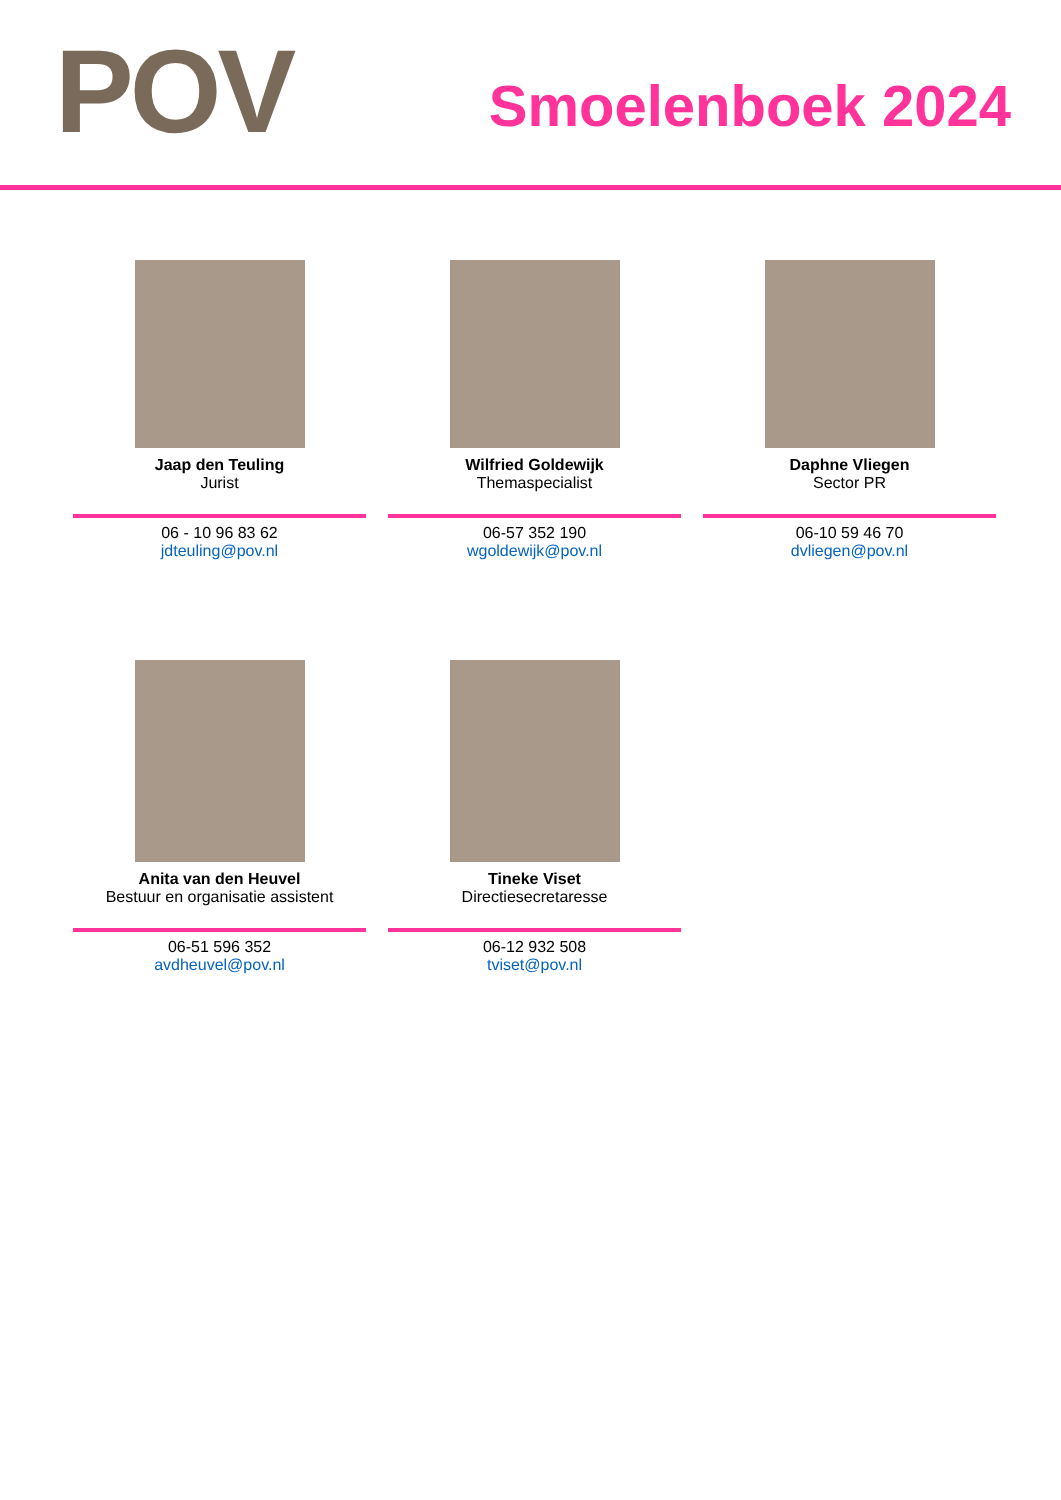POV Smoelenboek 2024
Jaap den Teuling
Jurist
06 - 10 96 83 62
jdteuling@pov.nl
Wilfried Goldewijk
Themaspecialist
06-57 352 190
wgoldewijk@pov.nl
Daphne Vliegen
Sector PR
06-10 59 46 70
dvliegen@pov.nl
Anita van den Heuvel
Bestuur en organisatie assistent
06-51 596 352
avdheuvel@pov.nl
Tineke Viset
Directiesecretaresse
06-12 932 508
tviset@pov.nl